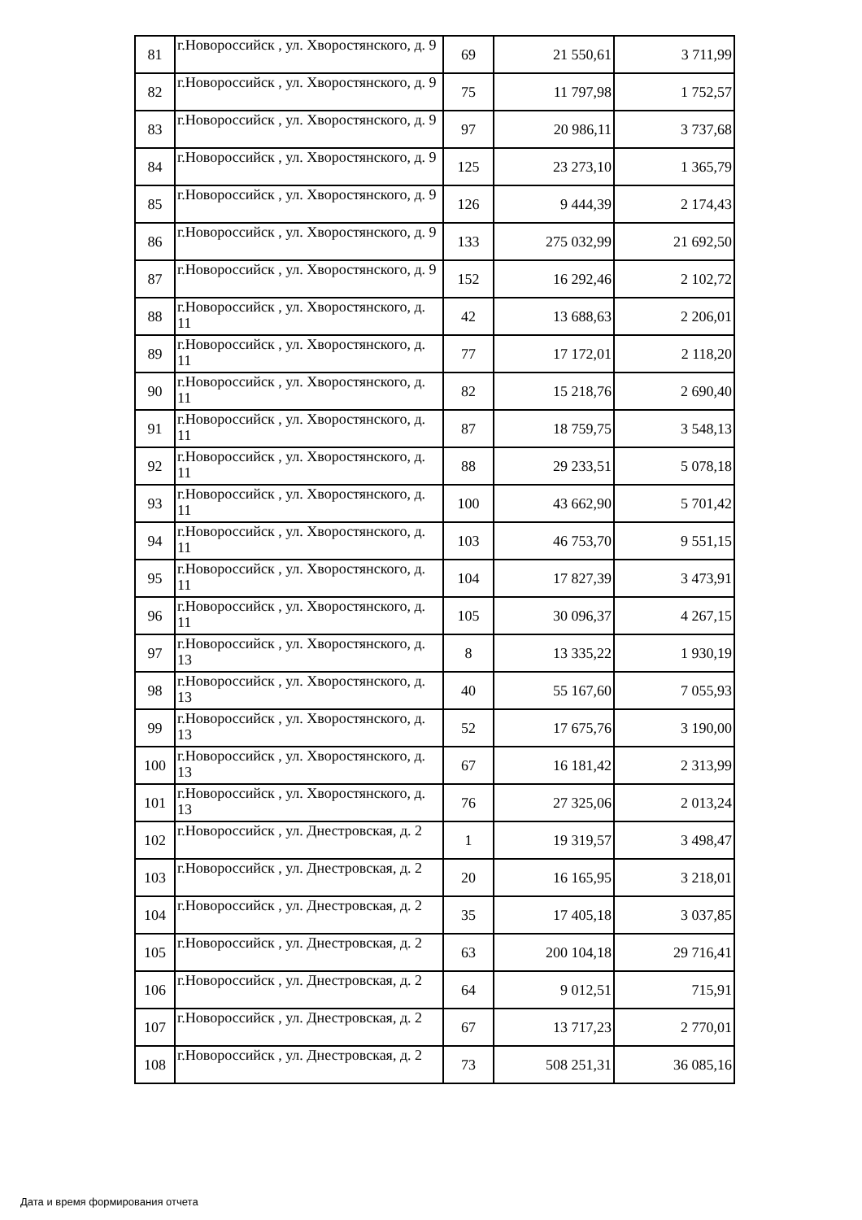| 81 | г.Новороссийск , ул. Хворостянского, д. 9 | 69 | 21 550,61 | 3 711,99 |
| 82 | г.Новороссийск , ул. Хворостянского, д. 9 | 75 | 11 797,98 | 1 752,57 |
| 83 | г.Новороссийск , ул. Хворостянского, д. 9 | 97 | 20 986,11 | 3 737,68 |
| 84 | г.Новороссийск , ул. Хворостянского, д. 9 | 125 | 23 273,10 | 1 365,79 |
| 85 | г.Новороссийск , ул. Хворостянского, д. 9 | 126 | 9 444,39 | 2 174,43 |
| 86 | г.Новороссийск , ул. Хворостянского, д. 9 | 133 | 275 032,99 | 21 692,50 |
| 87 | г.Новороссийск , ул. Хворостянского, д. 9 | 152 | 16 292,46 | 2 102,72 |
| 88 | г.Новороссийск , ул. Хворостянского, д. 11 | 42 | 13 688,63 | 2 206,01 |
| 89 | г.Новороссийск , ул. Хворостянского, д. 11 | 77 | 17 172,01 | 2 118,20 |
| 90 | г.Новороссийск , ул. Хворостянского, д. 11 | 82 | 15 218,76 | 2 690,40 |
| 91 | г.Новороссийск , ул. Хворостянского, д. 11 | 87 | 18 759,75 | 3 548,13 |
| 92 | г.Новороссийск , ул. Хворостянского, д. 11 | 88 | 29 233,51 | 5 078,18 |
| 93 | г.Новороссийск , ул. Хворостянского, д. 11 | 100 | 43 662,90 | 5 701,42 |
| 94 | г.Новороссийск , ул. Хворостянского, д. 11 | 103 | 46 753,70 | 9 551,15 |
| 95 | г.Новороссийск , ул. Хворостянского, д. 11 | 104 | 17 827,39 | 3 473,91 |
| 96 | г.Новороссийск , ул. Хворостянского, д. 11 | 105 | 30 096,37 | 4 267,15 |
| 97 | г.Новороссийск , ул. Хворостянского, д. 13 | 8 | 13 335,22 | 1 930,19 |
| 98 | г.Новороссийск , ул. Хворостянского, д. 13 | 40 | 55 167,60 | 7 055,93 |
| 99 | г.Новороссийск , ул. Хворостянского, д. 13 | 52 | 17 675,76 | 3 190,00 |
| 100 | г.Новороссийск , ул. Хворостянского, д. 13 | 67 | 16 181,42 | 2 313,99 |
| 101 | г.Новороссийск , ул. Хворостянского, д. 13 | 76 | 27 325,06 | 2 013,24 |
| 102 | г.Новороссийск , ул. Днестровская, д. 2 | 1 | 19 319,57 | 3 498,47 |
| 103 | г.Новороссийск , ул. Днестровская, д. 2 | 20 | 16 165,95 | 3 218,01 |
| 104 | г.Новороссийск , ул. Днестровская, д. 2 | 35 | 17 405,18 | 3 037,85 |
| 105 | г.Новороссийск , ул. Днестровская, д. 2 | 63 | 200 104,18 | 29 716,41 |
| 106 | г.Новороссийск , ул. Днестровская, д. 2 | 64 | 9 012,51 | 715,91 |
| 107 | г.Новороссийск , ул. Днестровская, д. 2 | 67 | 13 717,23 | 2 770,01 |
| 108 | г.Новороссийск , ул. Днестровская, д. 2 | 73 | 508 251,31 | 36 085,16 |
Дата и время формирования отчета